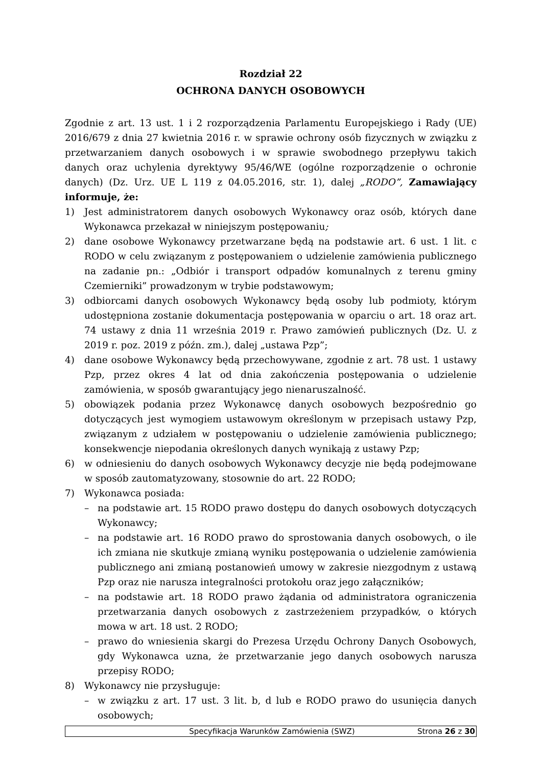Rozdział 22
OCHRONA DANYCH OSOBOWYCH
Zgodnie z art. 13 ust. 1 i 2 rozporządzenia Parlamentu Europejskiego i Rady (UE) 2016/679 z dnia 27 kwietnia 2016 r. w sprawie ochrony osób fizycznych w związku z przetwarzaniem danych osobowych i w sprawie swobodnego przepływu takich danych oraz uchylenia dyrektywy 95/46/WE (ogólne rozporządzenie o ochronie danych) (Dz. Urz. UE L 119 z 04.05.2016, str. 1), dalej „RODO”, Zamawiający informuje, że:
1) Jest administratorem danych osobowych Wykonawcy oraz osób, których dane Wykonawca przekazał w niniejszym postępowaniu;
2) dane osobowe Wykonawcy przetwarzane będą na podstawie art. 6 ust. 1 lit. c RODO w celu związanym z postępowaniem o udzielenie zamówienia publicznego na zadanie pn.: „Odbiór i transport odpadów komunalnych z terenu gminy Czemierniki” prowadzonym w trybie podstawowym;
3) odbiorcami danych osobowych Wykonawcy będą osoby lub podmioty, którym udostępniona zostanie dokumentacja postępowania w oparciu o art. 18 oraz art. 74 ustawy z dnia 11 września 2019 r. Prawo zamówień publicznych (Dz. U. z 2019 r. poz. 2019 z późn. zm.), dalej „ustawa Pzp”;
4) dane osobowe Wykonawcy będą przechowywane, zgodnie z art. 78 ust. 1 ustawy Pzp, przez okres 4 lat od dnia zakończenia postępowania o udzielenie zamówienia, w sposób gwarantujący jego nienaruszalność.
5) obowiązek podania przez Wykonawcę danych osobowych bezpośrednio go dotyczących jest wymogiem ustawowym określonym w przepisach ustawy Pzp, związanym z udziałem w postępowaniu o udzielenie zamówienia publicznego; konsekwencje niepodania określonych danych wynikają z ustawy Pzp;
6) w odniesieniu do danych osobowych Wykonawcy decyzje nie będą podejmowane w sposób zautomatyzowany, stosownie do art. 22 RODO;
7) Wykonawca posiada:
– na podstawie art. 15 RODO prawo dostępu do danych osobowych dotyczących Wykonawcy;
– na podstawie art. 16 RODO prawo do sprostowania danych osobowych, o ile ich zmiana nie skutkuje zmianą wyniku postępowania o udzielenie zamówienia publicznego ani zmianą postanowień umowy w zakresie niezgodnym z ustawą Pzp oraz nie narusza integralności protokołu oraz jego załączników;
– na podstawie art. 18 RODO prawo żądania od administratora ograniczenia przetwarzania danych osobowych z zastrzeżeniem przypadków, o których mowa w art. 18 ust. 2 RODO;
– prawo do wniesienia skargi do Prezesa Urzędu Ochrony Danych Osobowych, gdy Wykonawca uzna, że przetwarzanie jego danych osobowych narusza przepisy RODO;
8) Wykonawcy nie przysługuje:
– w związku z art. 17 ust. 3 lit. b, d lub e RODO prawo do usunięcia danych osobowych;
Specyfikacja Warunków Zamówienia (SWZ) Strona 26 z 30